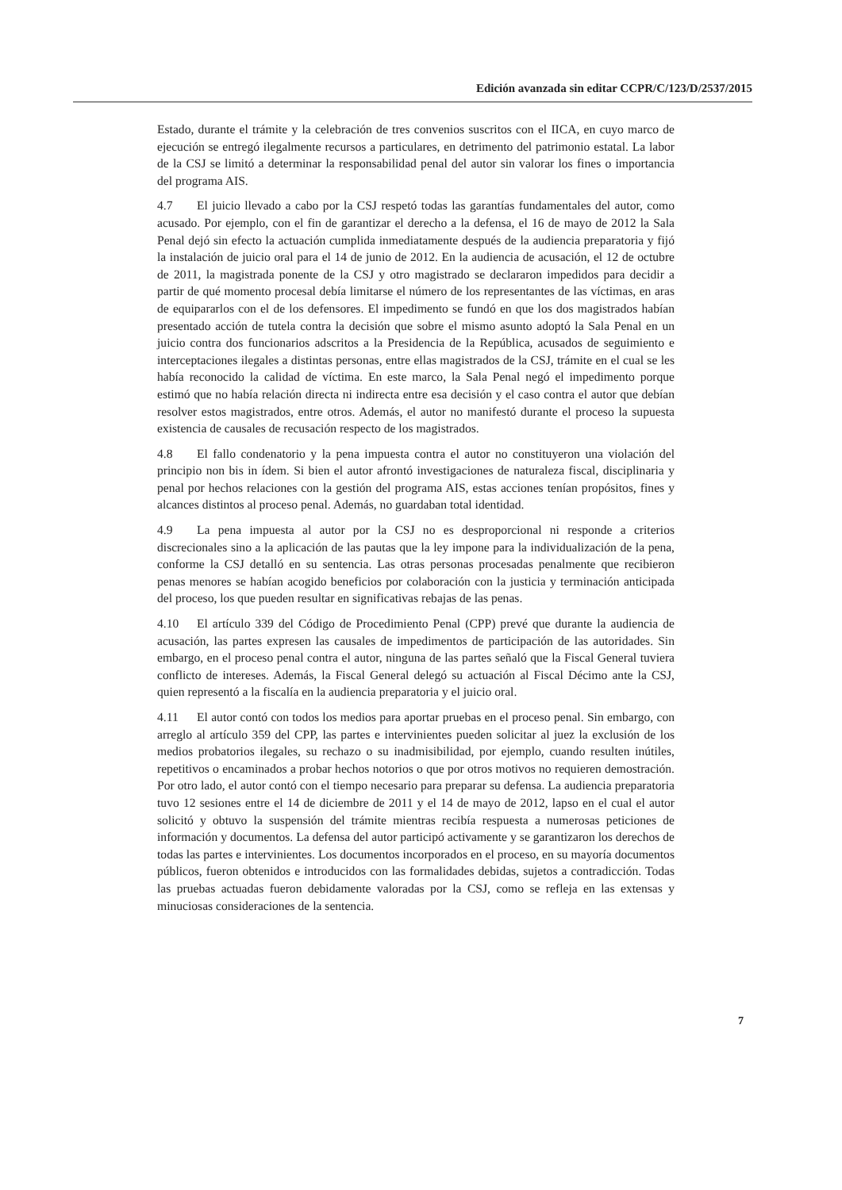Edición avanzada sin editar CCPR/C/123/D/2537/2015
Estado, durante el trámite y la celebración de tres convenios suscritos con el IICA, en cuyo marco de ejecución se entregó ilegalmente recursos a particulares, en detrimento del patrimonio estatal. La labor de la CSJ se limitó a determinar la responsabilidad penal del autor sin valorar los fines o importancia del programa AIS.
4.7 El juicio llevado a cabo por la CSJ respetó todas las garantías fundamentales del autor, como acusado. Por ejemplo, con el fin de garantizar el derecho a la defensa, el 16 de mayo de 2012 la Sala Penal dejó sin efecto la actuación cumplida inmediatamente después de la audiencia preparatoria y fijó la instalación de juicio oral para el 14 de junio de 2012. En la audiencia de acusación, el 12 de octubre de 2011, la magistrada ponente de la CSJ y otro magistrado se declararon impedidos para decidir a partir de qué momento procesal debía limitarse el número de los representantes de las víctimas, en aras de equipararlos con el de los defensores. El impedimento se fundó en que los dos magistrados habían presentado acción de tutela contra la decisión que sobre el mismo asunto adoptó la Sala Penal en un juicio contra dos funcionarios adscritos a la Presidencia de la República, acusados de seguimiento e interceptaciones ilegales a distintas personas, entre ellas magistrados de la CSJ, trámite en el cual se les había reconocido la calidad de víctima. En este marco, la Sala Penal negó el impedimento porque estimó que no había relación directa ni indirecta entre esa decisión y el caso contra el autor que debían resolver estos magistrados, entre otros. Además, el autor no manifestó durante el proceso la supuesta existencia de causales de recusación respecto de los magistrados.
4.8 El fallo condenatorio y la pena impuesta contra el autor no constituyeron una violación del principio non bis in ídem. Si bien el autor afrontó investigaciones de naturaleza fiscal, disciplinaria y penal por hechos relaciones con la gestión del programa AIS, estas acciones tenían propósitos, fines y alcances distintos al proceso penal. Además, no guardaban total identidad.
4.9 La pena impuesta al autor por la CSJ no es desproporcional ni responde a criterios discrecionales sino a la aplicación de las pautas que la ley impone para la individualización de la pena, conforme la CSJ detalló en su sentencia. Las otras personas procesadas penalmente que recibieron penas menores se habían acogido beneficios por colaboración con la justicia y terminación anticipada del proceso, los que pueden resultar en significativas rebajas de las penas.
4.10 El artículo 339 del Código de Procedimiento Penal (CPP) prevé que durante la audiencia de acusación, las partes expresen las causales de impedimentos de participación de las autoridades. Sin embargo, en el proceso penal contra el autor, ninguna de las partes señaló que la Fiscal General tuviera conflicto de intereses. Además, la Fiscal General delegó su actuación al Fiscal Décimo ante la CSJ, quien representó a la fiscalía en la audiencia preparatoria y el juicio oral.
4.11 El autor contó con todos los medios para aportar pruebas en el proceso penal. Sin embargo, con arreglo al artículo 359 del CPP, las partes e intervinientes pueden solicitar al juez la exclusión de los medios probatorios ilegales, su rechazo o su inadmisibilidad, por ejemplo, cuando resulten inútiles, repetitivos o encaminados a probar hechos notorios o que por otros motivos no requieren demostración. Por otro lado, el autor contó con el tiempo necesario para preparar su defensa. La audiencia preparatoria tuvo 12 sesiones entre el 14 de diciembre de 2011 y el 14 de mayo de 2012, lapso en el cual el autor solicitó y obtuvo la suspensión del trámite mientras recibía respuesta a numerosas peticiones de información y documentos. La defensa del autor participó activamente y se garantizaron los derechos de todas las partes e intervinientes. Los documentos incorporados en el proceso, en su mayoría documentos públicos, fueron obtenidos e introducidos con las formalidades debidas, sujetos a contradicción. Todas las pruebas actuadas fueron debidamente valoradas por la CSJ, como se refleja en las extensas y minuciosas consideraciones de la sentencia.
7